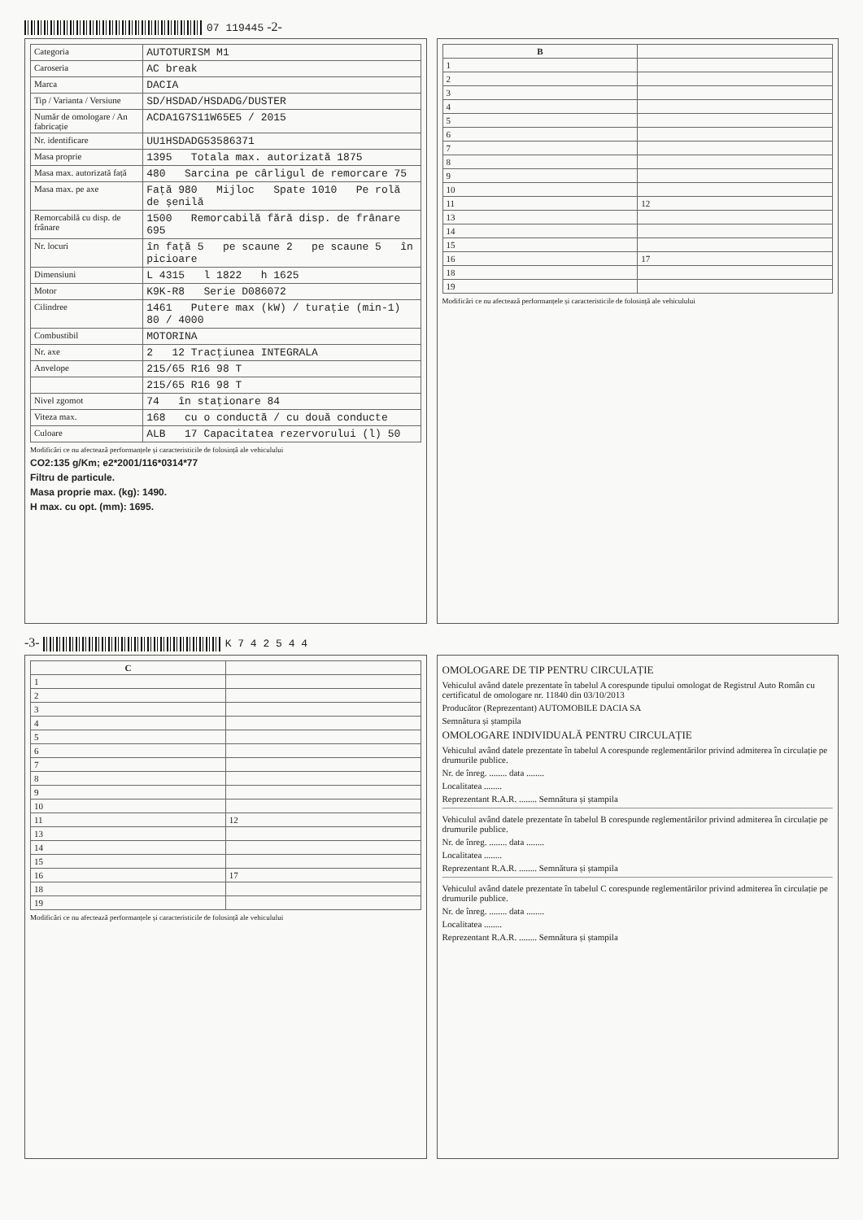07 119445 -2-
| Categoria | AUTOTURISM M1 |
| Caroseria | AC break |
| Marca | DACIA |
| Tip / Varianta / Versiune | SD/HSDAD/HSDADG/DUSTER |
| Număr de omologare / An fabricație | ACDA1G7S11W65E5 / 2015 |
| Nr. identificare | UU1HSDADG53586371 |
| Masa proprie | 1395 Totala max. autorizată 1875 |
| Masa max. autorizată față | 480 Sarcina pe cârligul de remorcare 75 |
| Masa max. pe axe | Față 980 Mijloc Spate 1010 Pe rolă de șenilă |
| Remorcabilă cu disp. de frânare | 1500 Remorcabilă fără disp. de frânare 695 |
| Nr. locuri | în față 5 pe scaune 2 pe scaune 5 în picioare |
| Dimensiuni | L 4315 l 1822 h 1625 |
| Motor | K9K-R8 Serie D086072 |
| Cilindree | 1461 Putere max (kW) / turație (min-1) 80 / 4000 |
| Combustibil | MOTORINA |
| Nr. axe | 2 12 Tracțiunea INTEGRALA |
| Anvelope | 215/65 R16 98 T |
| | 215/65 R16 98 T |
| Nivel zgomot | 74 în staționare 84 |
| Viteza max. | 168 cu o conductă / cu două conducte |
| Culoare | ALB 17 Capacitatea rezervorului (l) 50 |
Modificări ce nu afectează performanțele și caracteristicile de folosință ale vehiculului
CO2:135 g/Km; e2*2001/116*0314*77
Filtru de particule.
Masa proprie max. (kg): 1490.
H max. cu opt. (mm): 1695.
| B | |
| --- | --- |
| 1 | |
| 2 | |
| 3 | |
| 4 | |
| 5 | |
| 6 | |
| 7 | |
| 8 | |
| 9 | |
| 10 | |
| 11 | 12 |
| 13 | |
| 14 | |
| 15 | |
| 16 | 17 |
| 18 | |
| 19 | |
Modificări ce nu afectează performanțele și caracteristicile de folosință ale vehiculului
-3- K 7 4 2 5 4 4
| C | |
| --- | --- |
| 1 | |
| 2 | |
| 3 | |
| 4 | |
| 5 | |
| 6 | |
| 7 | |
| 8 | |
| 9 | |
| 10 | |
| 11 | 12 |
| 13 | |
| 14 | |
| 15 | |
| 16 | 17 |
| 18 | |
| 19 | |
Modificări ce nu afectează performanțele și caracteristicile de folosință ale vehiculului
OMOLOGARE DE TIP PENTRU CIRCULAȚIE
Vehiculul având datele prezentate în tabelul A corespunde tipului omologat de Registrul Auto Român cu certificatul de omologare nr. 11840 din 03/10/2013
Producător (Reprezentant) AUTOMOBILE DACIA SA
Semnătura și ștampila
OMOLOGARE INDIVIDUALĂ PENTRU CIRCULAȚIE
Vehiculul având datele prezentate în tabelul A corespunde reglementărilor privind admiterea în circulație pe drumurile publice.
Nr. de înreg. ........ data ........
Localitatea ........
Reprezentant R.A.R. ........ Semnătura și ștampila
Vehiculul având datele prezentate în tabelul B corespunde reglementărilor privind admiterea în circulație pe drumurile publice.
Nr. de înreg. ........ data ........
Localitatea ........
Reprezentant R.A.R. ........ Semnătura și ștampila
Vehiculul având datele prezentate în tabelul C corespunde reglementărilor privind admiterea în circulație pe drumurile publice.
Nr. de înreg. ........ data ........
Localitatea ........
Reprezentant R.A.R. ........ Semnătura și ștampila